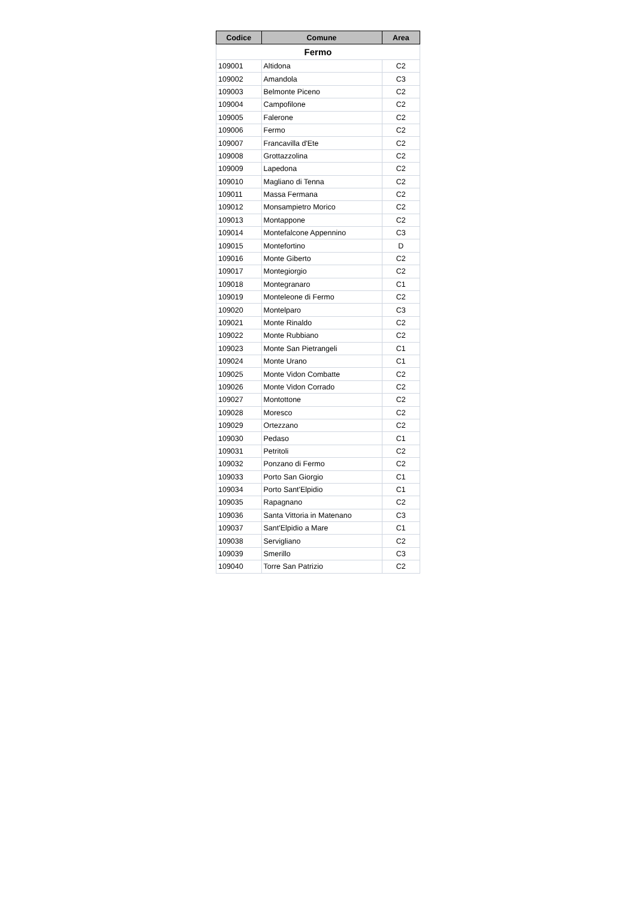| Codice | Comune | Area |
| --- | --- | --- |
| Fermo | | |
| 109001 | Altidona | C2 |
| 109002 | Amandola | C3 |
| 109003 | Belmonte Piceno | C2 |
| 109004 | Campofilone | C2 |
| 109005 | Falerone | C2 |
| 109006 | Fermo | C2 |
| 109007 | Francavilla d'Ete | C2 |
| 109008 | Grottazzolina | C2 |
| 109009 | Lapedona | C2 |
| 109010 | Magliano di Tenna | C2 |
| 109011 | Massa Fermana | C2 |
| 109012 | Monsampietro Morico | C2 |
| 109013 | Montappone | C2 |
| 109014 | Montefalcone Appennino | C3 |
| 109015 | Montefortino | D |
| 109016 | Monte Giberto | C2 |
| 109017 | Montegiorgio | C2 |
| 109018 | Montegranaro | C1 |
| 109019 | Monteleone di Fermo | C2 |
| 109020 | Montelparo | C3 |
| 109021 | Monte Rinaldo | C2 |
| 109022 | Monte Rubbiano | C2 |
| 109023 | Monte San Pietrangeli | C1 |
| 109024 | Monte Urano | C1 |
| 109025 | Monte Vidon Combatte | C2 |
| 109026 | Monte Vidon Corrado | C2 |
| 109027 | Montottone | C2 |
| 109028 | Moresco | C2 |
| 109029 | Ortezzano | C2 |
| 109030 | Pedaso | C1 |
| 109031 | Petritoli | C2 |
| 109032 | Ponzano di Fermo | C2 |
| 109033 | Porto San Giorgio | C1 |
| 109034 | Porto Sant'Elpidio | C1 |
| 109035 | Rapagnano | C2 |
| 109036 | Santa Vittoria in Matenano | C3 |
| 109037 | Sant'Elpidio a Mare | C1 |
| 109038 | Servigliano | C2 |
| 109039 | Smerillo | C3 |
| 109040 | Torre San Patrizio | C2 |